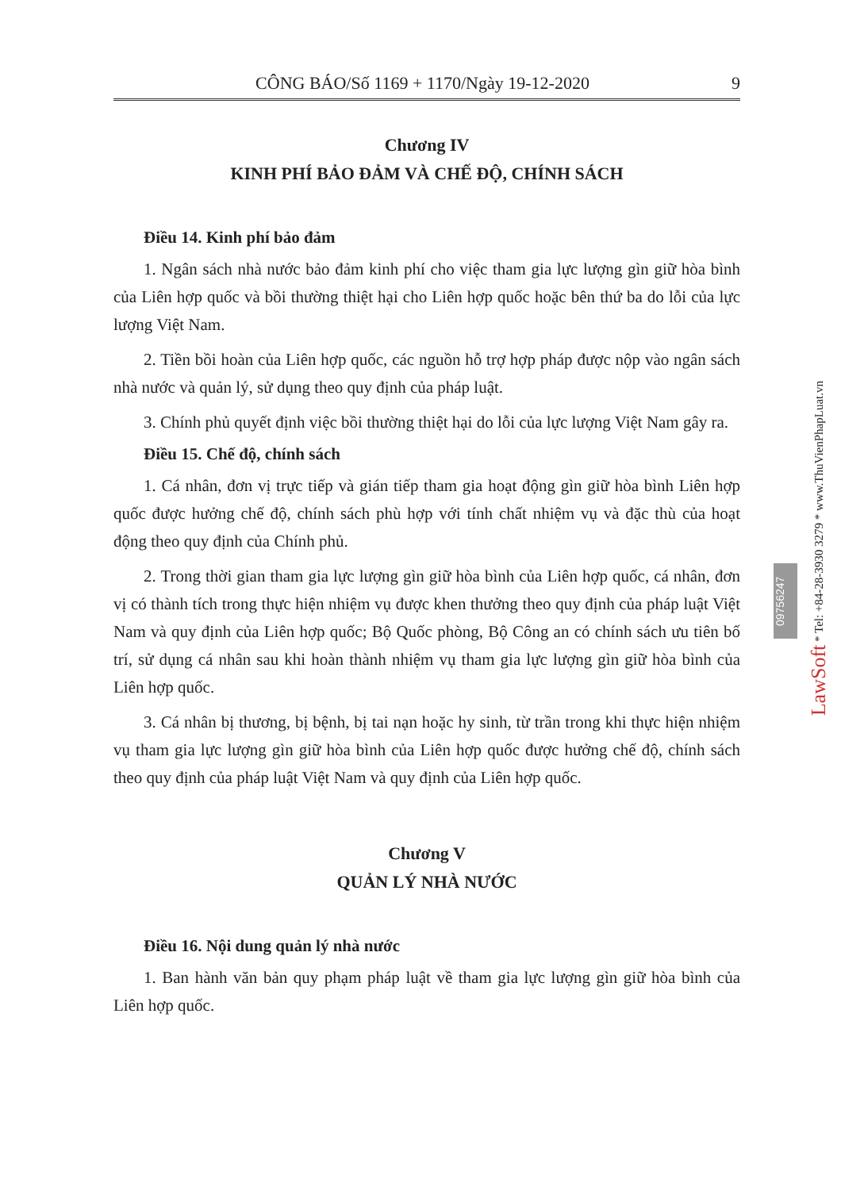CÔNG BÁO/Số 1169 + 1170/Ngày 19-12-2020 9
Chương IV
KINH PHÍ BẢO ĐẢM VÀ CHẾ ĐỘ, CHÍNH SÁCH
Điều 14. Kinh phí bảo đảm
1. Ngân sách nhà nước bảo đảm kinh phí cho việc tham gia lực lượng gìn giữ hòa bình của Liên hợp quốc và bồi thường thiệt hại cho Liên hợp quốc hoặc bên thứ ba do lỗi của lực lượng Việt Nam.
2. Tiền bồi hoàn của Liên hợp quốc, các nguồn hỗ trợ hợp pháp được nộp vào ngân sách nhà nước và quản lý, sử dụng theo quy định của pháp luật.
3. Chính phủ quyết định việc bồi thường thiệt hại do lỗi của lực lượng Việt Nam gây ra.
Điều 15. Chế độ, chính sách
1. Cá nhân, đơn vị trực tiếp và gián tiếp tham gia hoạt động gìn giữ hòa bình Liên hợp quốc được hưởng chế độ, chính sách phù hợp với tính chất nhiệm vụ và đặc thù của hoạt động theo quy định của Chính phủ.
2. Trong thời gian tham gia lực lượng gìn giữ hòa bình của Liên hợp quốc, cá nhân, đơn vị có thành tích trong thực hiện nhiệm vụ được khen thưởng theo quy định của pháp luật Việt Nam và quy định của Liên hợp quốc; Bộ Quốc phòng, Bộ Công an có chính sách ưu tiên bố trí, sử dụng cá nhân sau khi hoàn thành nhiệm vụ tham gia lực lượng gìn giữ hòa bình của Liên hợp quốc.
3. Cá nhân bị thương, bị bệnh, bị tai nạn hoặc hy sinh, từ trần trong khi thực hiện nhiệm vụ tham gia lực lượng gìn giữ hòa bình của Liên hợp quốc được hưởng chế độ, chính sách theo quy định của pháp luật Việt Nam và quy định của Liên hợp quốc.
Chương V
QUẢN LÝ NHÀ NƯỚC
Điều 16. Nội dung quản lý nhà nước
1. Ban hành văn bản quy phạm pháp luật về tham gia lực lượng gìn giữ hòa bình của Liên hợp quốc.
LawSoft * Tel: +84-28-3930 3279 * www.ThuVienPhapLuat.vn
09756247